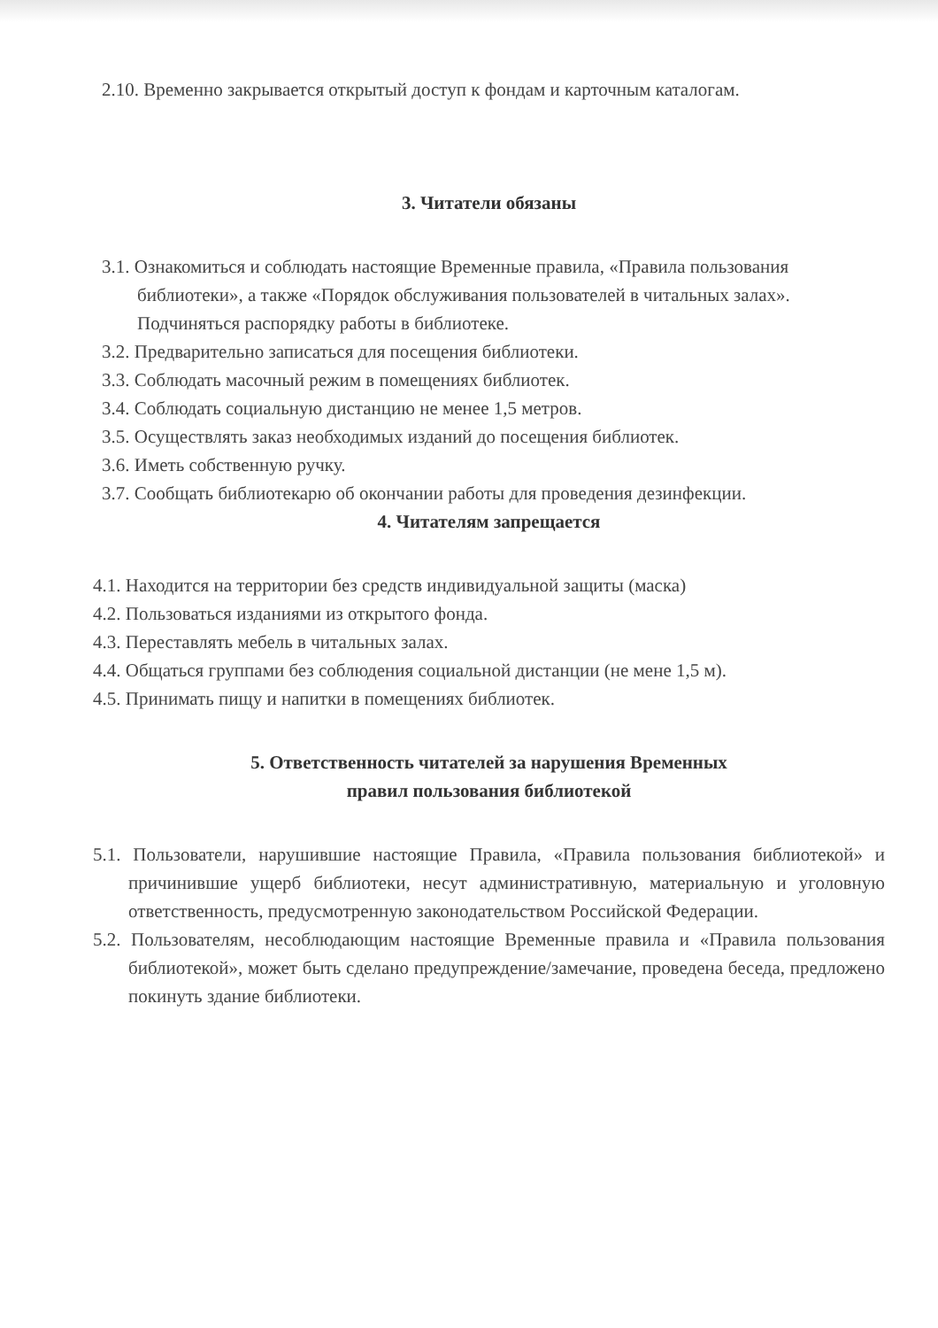2.10. Временно закрывается открытый доступ к фондам и карточным каталогам.
3. Читатели обязаны
3.1. Ознакомиться и соблюдать настоящие Временные правила, «Правила пользования библиотеки», а также «Порядок обслуживания пользователей в читальных залах». Подчиняться распорядку работы в библиотеке.
3.2. Предварительно записаться для посещения библиотеки.
3.3. Соблюдать масочный режим в помещениях библиотек.
3.4. Соблюдать социальную дистанцию не менее 1,5 метров.
3.5. Осуществлять заказ необходимых изданий до посещения библиотек.
3.6. Иметь собственную ручку.
3.7. Сообщать библиотекарю об окончании работы для проведения дезинфекции.
4. Читателям запрещается
4.1. Находится на территории без средств индивидуальной защиты (маска)
4.2. Пользоваться изданиями из открытого фонда.
4.3. Переставлять мебель в читальных залах.
4.4. Общаться группами без соблюдения социальной дистанции (не мене 1,5 м).
4.5. Принимать пищу и напитки в помещениях библиотек.
5. Ответственность читателей за нарушения Временных
правил пользования библиотекой
5.1. Пользователи, нарушившие настоящие Правила, «Правила пользования библиотекой» и причинившие ущерб библиотеки, несут административную, материальную и уголовную ответственность, предусмотренную законодательством Российской Федерации.
5.2. Пользователям, несоблюдающим настоящие Временные правила и «Правила пользования библиотекой», может быть сделано предупреждение/замечание, проведена беседа, предложено покинуть здание библиотеки.